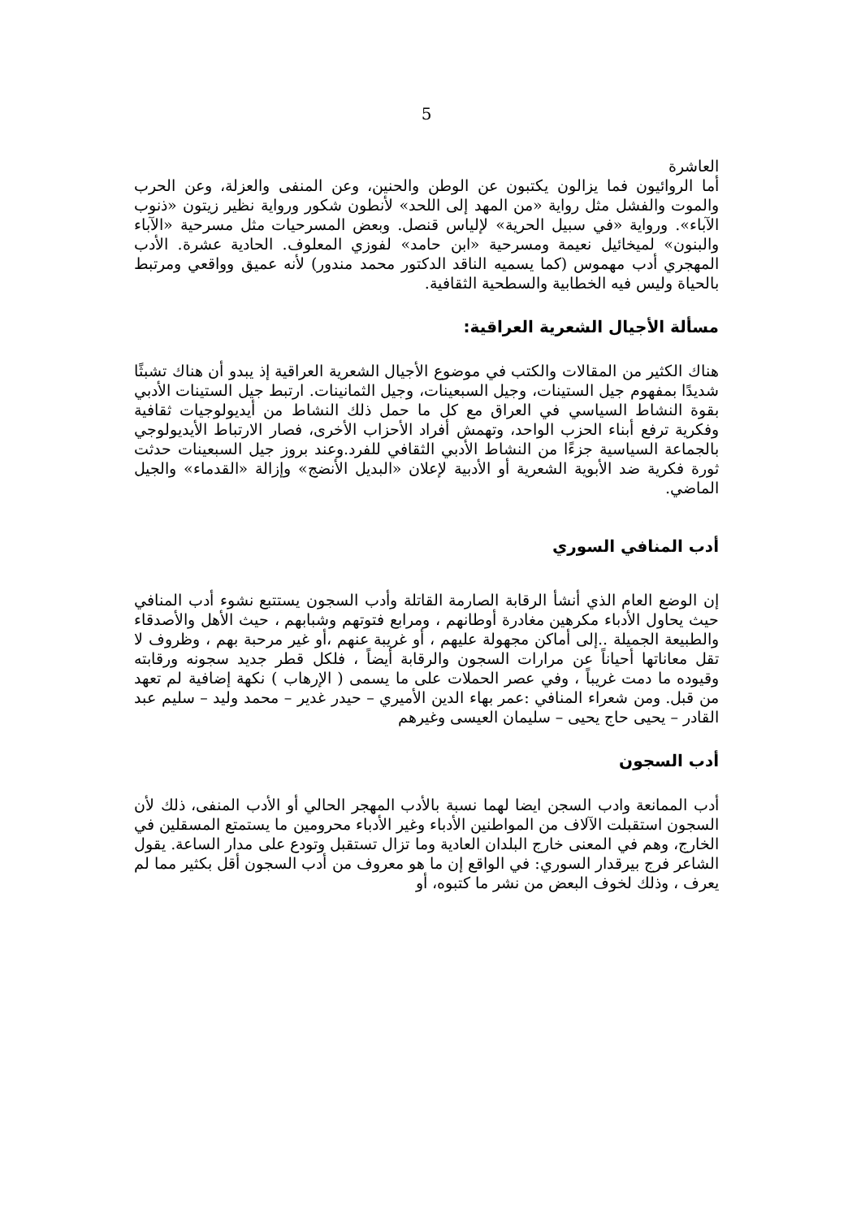5
العاشرة
أما الروائيون فما يزالون يكتبون عن الوطن والحنين، وعن المنفى والعزلة، وعن الحرب والموت والفشل مثل رواية «من المهد إلى اللحد» لأنطون شكور ورواية نظير زيتون «ذنوب الآباء». ورواية «في سبيل الحرية» لإلياس قنصل. وبعض المسرحيات مثل مسرحية «الآباء والبنون» لميخائيل نعيمة ومسرحية «ابن حامد» لفوزي المعلوف. الحادية عشرة. الأدب المهجري أدب مهموس (كما يسميه الناقد الدكتور محمد مندور) لأنه عميق وواقعي ومرتبط بالحياة وليس فيه الخطابية والسطحية الثقافية.
مسألة الأجيال الشعرية العراقية:
هناك الكثير من المقالات والكتب في موضوع الأجيال الشعرية العراقية إذ يبدو أن هناك تشبثًا شديدًا بمفهوم جيل الستينات، وجيل السبعينات، وجيل الثمانينات. ارتبط جيل الستينات الأدبي بقوة النشاط السياسي في العراق مع كل ما حمل ذلك النشاط من أيديولوجيات ثقافية وفكرية ترفع أبناء الحزب الواحد، وتهمش أفراد الأحزاب الأخرى، فصار الارتباط الأيديولوجي بالجماعة السياسية جزءًا من النشاط الأدبي الثقافي للفرد.وعند بروز جيل السبعينات حدثت ثورة فكرية ضد الأبوية الشعرية أو الأدبية لإعلان «البديل الأنضج» وإزالة «القدماء» والجيل الماضي.
أدب المنافي السوري
إن الوضع العام الذي أنشأ الرقابة الصارمة القاتلة وأدب السجون يستتبع نشوء أدب المنافي حيث يحاول الأدباء مكرهين مغادرة أوطانهم ، ومرابع فتوتهم وشبابهم ، حيث الأهل والأصدقاء والطبيعة الجميلة ..إلى أماكن مجهولة عليهم ، أو غريبة عنهم ،أو غير مرحبة بهم ، وظروف لا تقل معاناتها أحياناً عن مرارات السجون والرقابة أيضاً ، فلكل قطر جديد سجونه ورقابته وقيوده ما دمت غريباً ، وفي عصر الحملات على ما يسمى ( الإرهاب ) نكهة إضافية لم تعهد من قبل. ومن شعراء المنافي :عمر بهاء الدين الأميري – حيدر غدير – محمد وليد – سليم عبد القادر – يحيى حاج يحيى – سليمان العيسى وغيرهم
أدب السجون
أدب الممانعة وادب السجن ايضا لهما نسبة بالأدب المهجر الحالي أو الأدب المنفى، ذلك لأن السجون استقبلت الآلاف من المواطنين الأدباء وغير الأدباء محرومين ما يستمتع المسقلين في الخارج، وهم في المعنى خارج البلدان العادية وما تزال تستقبل وتودع على مدار الساعة. يقول الشاعر فرج بيرقدار السوري: في الواقع إن ما هو معروف من أدب السجون أقل بكثير مما لم يعرف ، وذلك لخوف البعض من نشر ما كتبوه، أو